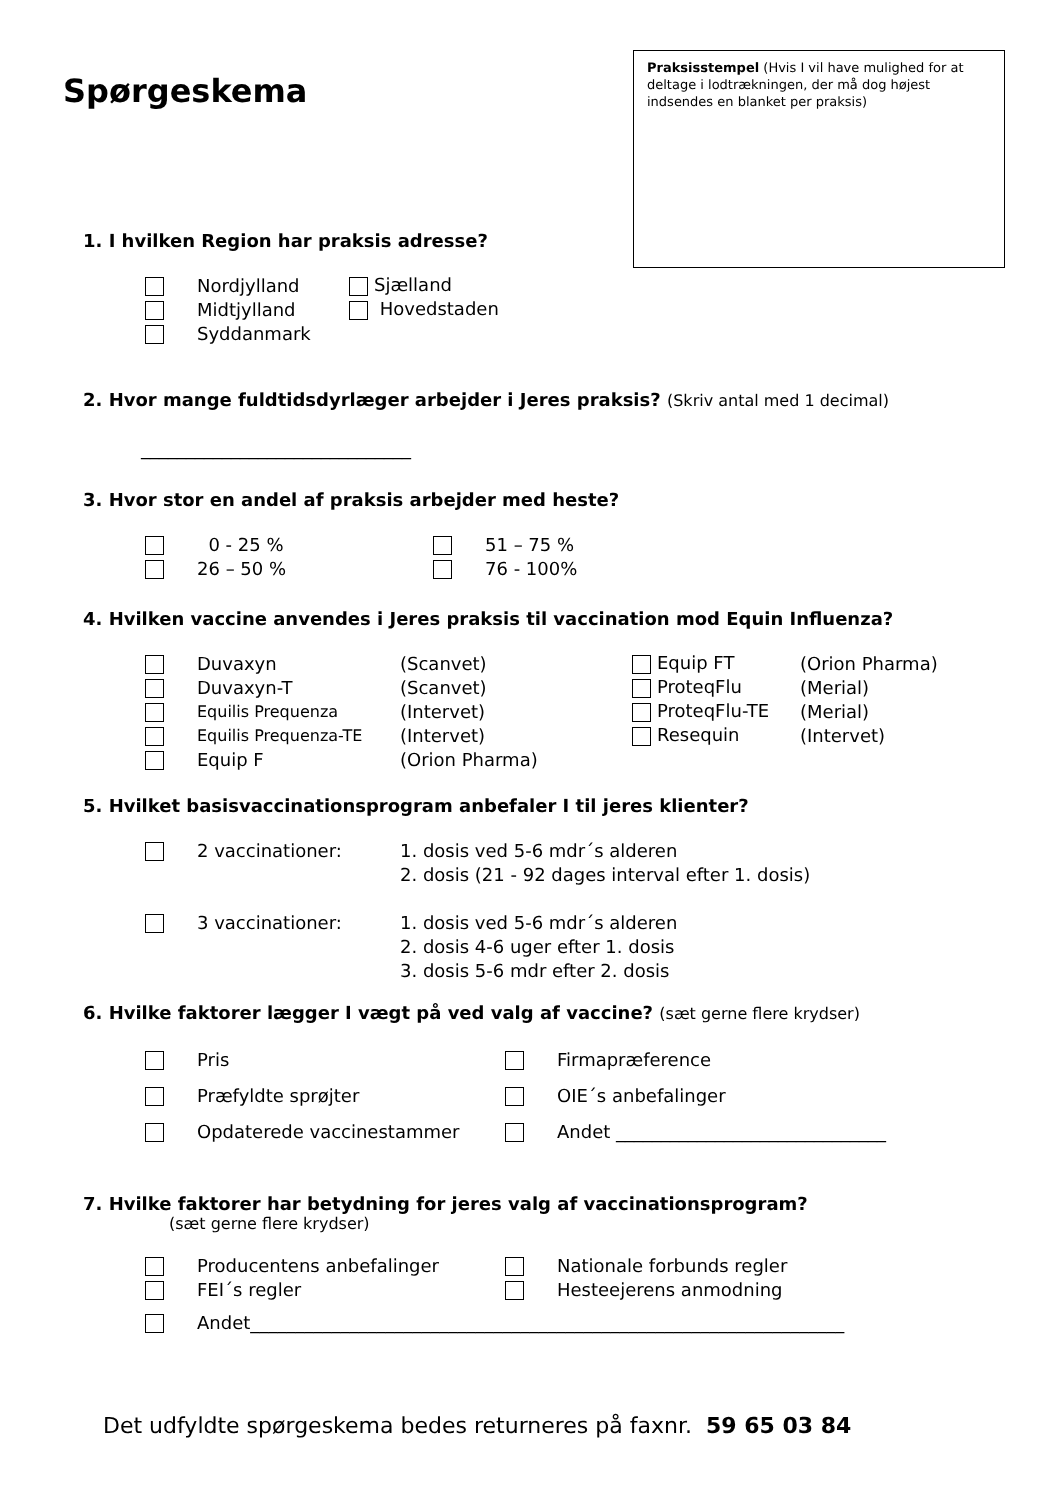Praksisstempel (Hvis I vil have mulighed for at deltage i lodtrækningen, der må dog højest indsendes en blanket per praksis)
Spørgeskema
1. I hvilken Region har praksis adresse?
| | Nordjylland | Sjælland |
| | Midtjylland | Hovedstaden |
| | Syddanmark | |
2. Hvor mange fuldtidsdyrlæger arbejder i Jeres praksis? (Skriv antal med 1 decimal)
______________________________
3. Hvor stor en andel af praksis arbejder med heste?
| | 0 - 25 % | | 51 – 75 % |
| | 26 – 50 % | | 76 - 100% |
4. Hvilken vaccine anvendes i Jeres praksis til vaccination mod Equin Influenza?
| | Duvaxyn | (Scanvet) | Equip FT | (Orion Pharma) |
| | Duvaxyn-T | (Scanvet) | ProteqFlu | (Merial) |
| | Equilis Prequenza | (Intervet) | ProteqFlu-TE | (Merial) |
| | Equilis Prequenza-TE | (Intervet) | Resequin | (Intervet) |
| | Equip F | (Orion Pharma) | | |
5. Hvilket basisvaccinationsprogram anbefaler I til jeres klienter?
| | 2 vaccinationer: | 1. dosis ved 5-6 mdr´s alderen |
| | | 2. dosis (21 - 92 dages interval efter 1. dosis) |
| | 3 vaccinationer: | 1. dosis ved 5-6 mdr´s alderen |
| | | 2. dosis 4-6 uger efter 1. dosis |
| | | 3. dosis 5-6 mdr efter 2. dosis |
6. Hvilke faktorer lægger I vægt på ved valg af vaccine? (sæt gerne flere krydser)
| | Pris | | Firmapræference |
| | Præfyldte sprøjter | | OIE´s anbefalinger |
| | Opdaterede vaccinestammer | | Andet ______________________________ |
7. Hvilke faktorer har betydning for jeres valg af vaccinationsprogram?
(sæt gerne flere krydser)
| | Producentens anbefalinger | | Nationale forbunds regler |
| | FEI´s regler | | Hesteejerens anmodning |
| | Andet__________________________________________________________________ | | |
Det udfyldte spørgeskema bedes returneres på faxnr. 59 65 03 84